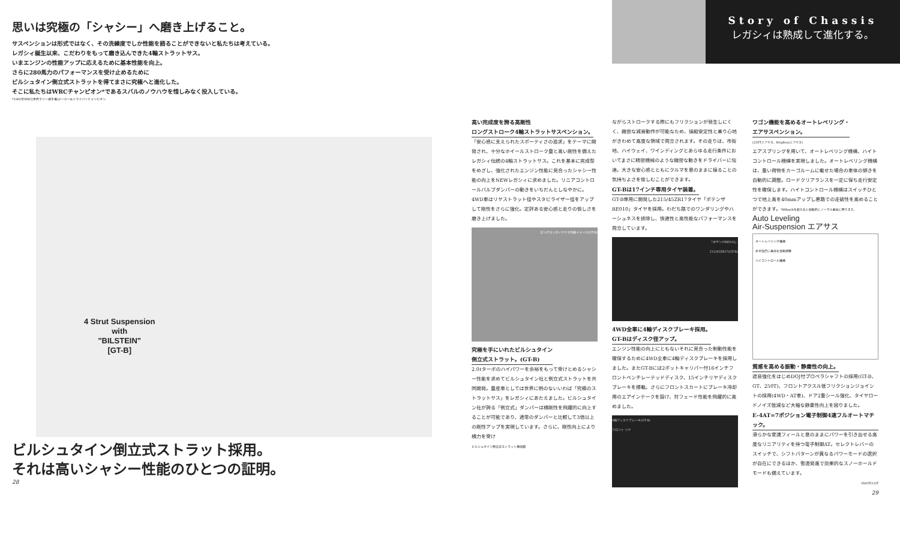思いは究極の「シャシー」へ磨き上げること。
サスペンションは形式ではなく、その洗練度でしか性能を語ることができないと私たちは考えている。
レガシィ誕生以来、こだわりをもって磨き込んできた4輪ストラットサス。
いまエンジンの性能アップに応えるために基本性能を向上。
さらに280馬力のパフォーマンスを受け止めるために
ビルシュタイン倒立式ストラットを得てまさに究極へと進化した。
そこに私たちはWRCチャンピオン*であるスバルのノウハウを惜しみなく投入している。
*1995年WRC[世界ラリー選手権]メーカー&ドライバーチャンピオン
4 Strut Suspension
with
"BILSTEIN"
[GT-B]
ビルシュタイン倒立式ストラット採用。
それは高いシャシー性能のひとつの証明。
28
Story of Chassis
レガシィは熟成して進化する。
高い完成度を誇る高剛性
ロングストローク4輪ストラットサスペンション。
「安心感に支えられたスポーティさの追求」をテーマに開発され、十分なホイールストローク量と高い剛性を備えたレガシィ伝統の4輪ストラットサス。これを基本に完成型をめざし、強化されたエンジン性能に見合ったシャシー性能の向上をNEWレガシィに求めました。リニアコントロールバルブダンパーの動きをいちだんとしなやかに。4WD車はリヤストラット径やスタビライザー径をアップして剛性をさらに強化。定評ある安心感と走りの愉しさを磨き上げました。
ロングストロークサス作動イメージ(GT-B)
究極を手にいれたビルシュタイン
倒立式ストラット。(GT-B)
2.0ℓターボのハイパワーを余裕をもって受けとめるシャシー性能を求めてビルシュタイン社と倒立式ストラットを共同開発。量産車としては世界に例のないいわば「究極のストラットサス」をレガシィにあたえました。ビルシュタイン社が誇る「倒立式」ダンパーは横剛性を飛躍的に向上することが可能であり、通常のダンパーと比較して3倍以上の剛性アップを実現しています。さらに、剛性向上により横力を受け
ビルシュタイン倒立式ストラット構造図
ながらストロークする際にもフリクションが発生しにくく、緻密な減衰動作が可能なため、操縦安定性と乗り心地がきわめて高度な領域で両立されます。その走りは、市街地、ハイウェイ、ワインディングとあらゆる走行条件においてまさに精密機械のような緻密な動きをドライバーに伝達。大きな安心感とともにクルマを意のままに操ることの気持ちよさを愉しむことができます。
GT-Bは17インチ専用タイヤ装着。
GT-B専用に開発した215/45ZR17タイヤ「ポテンザRE010」タイヤを採用。わだち路でのワンダリングやハーシュネスを排除し、快適性と高性能なパフォーマンスを両立しています。
「ポテンザRE010」
215/45ZR17(GT-B)
4WD全車に4輪ディスクブレーキ採用。
GT-Bはディスク径アップ。
エンジン性能の向上にともないそれに見合った制動性能を確保するために4WD全車に4輪ディスクブレーキを採用しました。またGT-Bには2ポットキャリパー付16インチフロントベンチレーテッドディスク、15インチリヤディスクブレーキを搭載。さらにフロントスカートにブレーキ冷却用のエアインテークを設け、対フェード性能を飛躍的に高めました。
4輪ディスクブレーキ(GT-B)
フロント リヤ
ワゴン機能を高めるオートレベリング・
エアサスペンション。
(250Tエアサス、Brightonエアサス)
エアスプリングを用いて、オートレベリング機構、ハイトコントロール機構を実現しました。オートレベリング機構は、重い荷物をカーゴルームに載せた場合の車体の傾きを自動的に調整。ロードクリアランスを一定に保ち走行安定性を確保します。ハイトコントロール機構はスイッチひとつで地上高を40mmアップし悪路での走破性を高めることができます。*80km/hを超えると自動的にノーマル車高に戻ります。
Auto Leveling
Air-Suspension エアサス
オートレベリング機構
水平位置に車高を自動調整
ハイコントロール機構
質感を高める振動・静粛性の向上。
遮音強化をはじめDOJ付プロペラシャフトの採用(GT-B、GT、250T)、フロントアクスル低フリクションジョイントの採用(4WD・AT車)、ドア2重シール強化、タイヤロードノイズ低減など大幅な静粛性向上を図りました。
E-4AT=7ポジション電子制御4速フルオートマチック。
滑らかな変速フィールと意のままにパワーを引き出せる高度なリニアリティを持つ電子制御AT。セレクトレバーのスイッチで、シフトパターンが異なるパワーモードの選択が自在にできるほか、雪道発進で効果的なスノーホールドモードも備えています。
PHOTO:GT
29